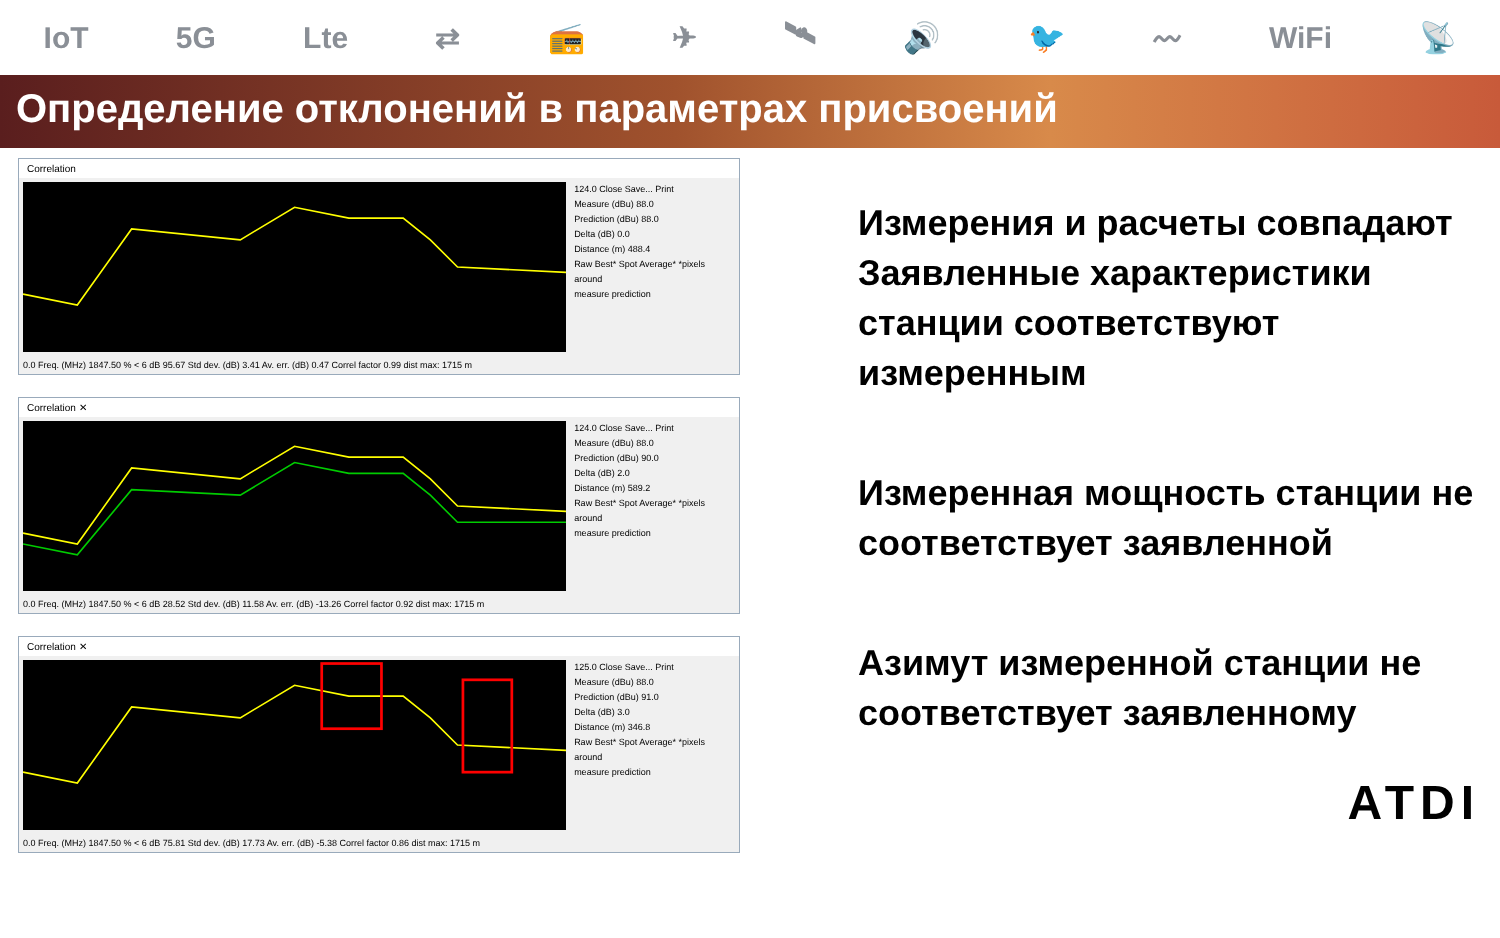IoT 5G Lte ⇄ 📻 ✈ 🛰 🔊 🐦 〰 WiFi 📡
Определение отклонений в параметрах присвоений
Correlation
124.0 Close Save... Print
Measure (dBu) 88.0
Prediction (dBu) 88.0
Delta (dB) 0.0
Distance (m) 488.4
Raw Best* Spot Average* *pixels around
measure prediction
0.0 Freq. (MHz) 1847.50 % < 6 dB 95.67 Std dev. (dB) 3.41 Av. err. (dB) 0.47 Correl factor 0.99 dist max: 1715 m
Correlation ✕
124.0 Close Save... Print
Measure (dBu) 88.0
Prediction (dBu) 90.0
Delta (dB) 2.0
Distance (m) 589.2
Raw Best* Spot Average* *pixels around
measure prediction
0.0 Freq. (MHz) 1847.50 % < 6 dB 28.52 Std dev. (dB) 11.58 Av. err. (dB) -13.26 Correl factor 0.92 dist max: 1715 m
Correlation ✕
125.0 Close Save... Print
Measure (dBu) 88.0
Prediction (dBu) 91.0
Delta (dB) 3.0
Distance (m) 346.8
Raw Best* Spot Average* *pixels around
measure prediction
0.0 Freq. (MHz) 1847.50 % < 6 dB 75.81 Std dev. (dB) 17.73 Av. err. (dB) -5.38 Correl factor 0.86 dist max: 1715 m
Измерения и расчеты совпадают Заявленные характеристики станции соответствуют измеренным
Измеренная мощность станции не соответствует заявленной
Азимут измеренной станции не соответствует заявленному
ATDI